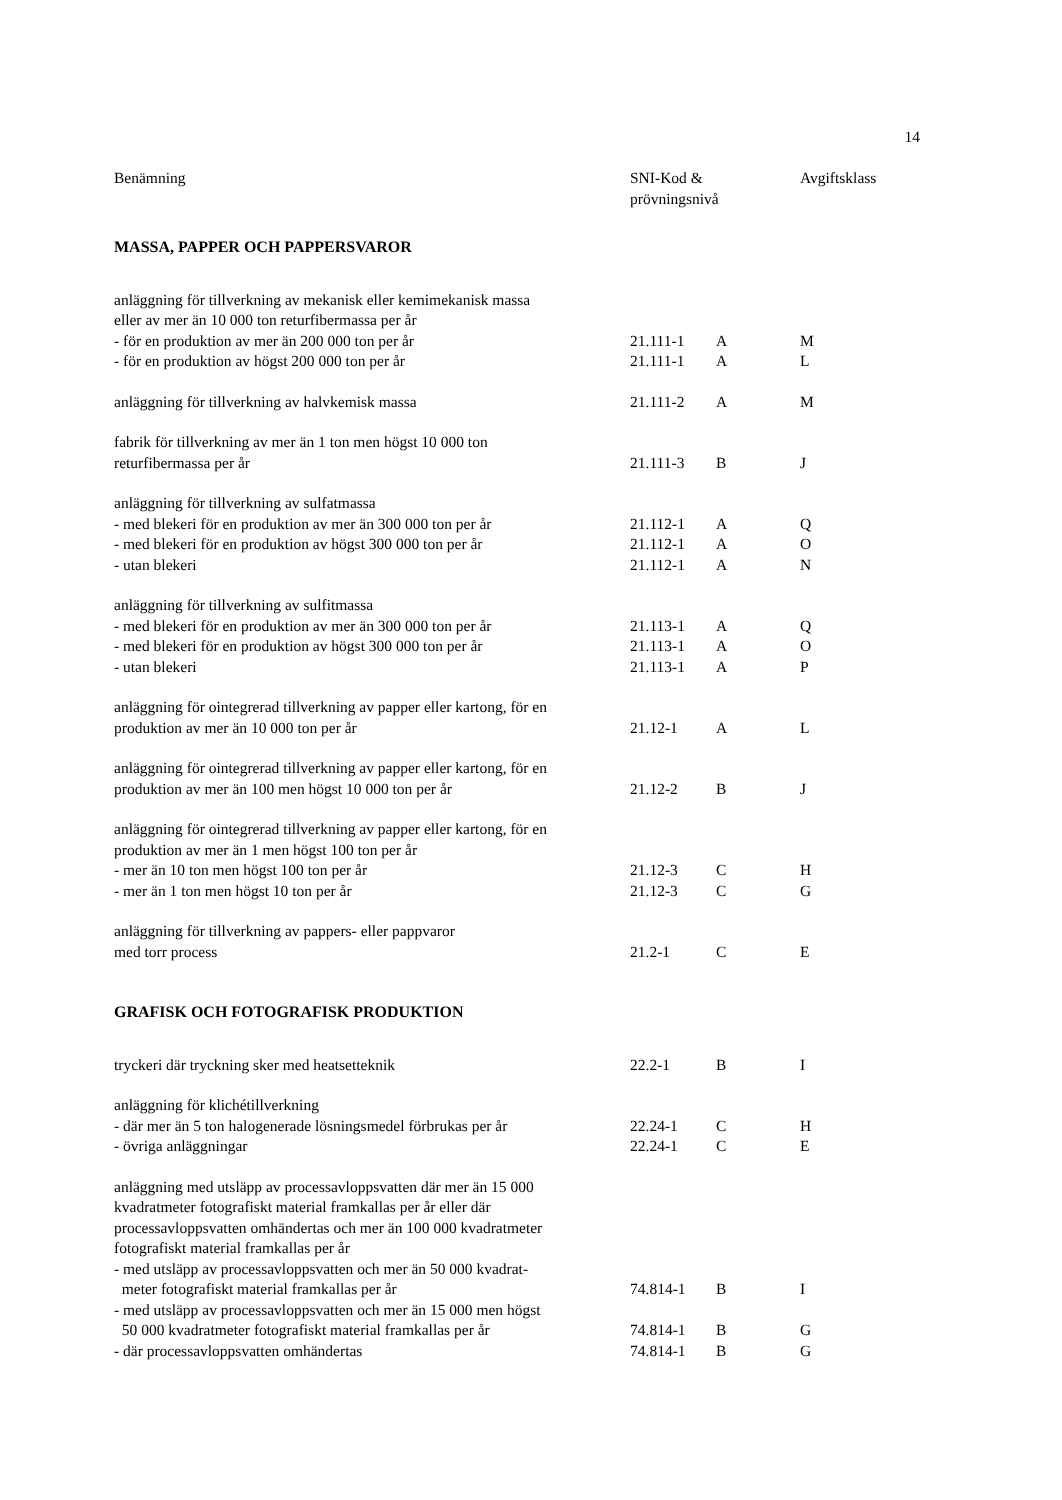14
| Benämning | SNI-Kod & prövningsnivå | | Avgiftsklass |
| --- | --- | --- | --- |
| MASSA, PAPPER OCH PAPPERSVAROR | | | |
| anläggning för tillverkning av mekanisk eller kemimekanisk massa eller av mer än 10 000 ton returfibermassa per år | | | |
| - för en produktion av mer än 200 000 ton per år | 21.111-1 | A | M |
| - för en produktion av högst 200 000 ton per år | 21.111-1 | A | L |
| anläggning för tillverkning av halvkemisk massa | 21.111-2 | A | M |
| fabrik för tillverkning av mer än 1 ton men högst 10 000 ton returfibermassa per år | 21.111-3 | B | J |
| anläggning för tillverkning av sulfatmassa | | | |
| - med blekeri för en produktion av mer än 300 000 ton per år | 21.112-1 | A | Q |
| - med blekeri för en produktion av högst 300 000 ton per år | 21.112-1 | A | O |
| - utan blekeri | 21.112-1 | A | N |
| anläggning för tillverkning av sulfitmassa | | | |
| - med blekeri för en produktion av mer än 300 000 ton per år | 21.113-1 | A | Q |
| - med blekeri för en produktion av högst 300 000 ton per år | 21.113-1 | A | O |
| - utan blekeri | 21.113-1 | A | P |
| anläggning för ointegrerad tillverkning av papper eller kartong, för en produktion av mer än 10 000 ton per år | 21.12-1 | A | L |
| anläggning för ointegrerad tillverkning av papper eller kartong, för en produktion av mer än 100 men högst 10 000 ton per år | 21.12-2 | B | J |
| anläggning för ointegrerad tillverkning av papper eller kartong, för en produktion av mer än 1 men högst 100 ton per år | | | |
| - mer än 10 ton men högst 100 ton per år | 21.12-3 | C | H |
| - mer än 1 ton men högst 10 ton per år | 21.12-3 | C | G |
| anläggning för tillverkning av pappers- eller pappvaror med torr process | 21.2-1 | C | E |
| GRAFISK OCH FOTOGRAFISK PRODUKTION | | | |
| tryckeri där tryckning sker med heatsetteknik | 22.2-1 | B | I |
| anläggning för klichétillverkning | | | |
| - där mer än 5 ton halogenerade lösningsmedel förbrukas per år | 22.24-1 | C | H |
| - övriga anläggningar | 22.24-1 | C | E |
| anläggning med utsläpp av processavloppsvatten där mer än 15 000 kvadratmeter fotografiskt material framkallas per år eller där processavloppsvatten omhändertas och mer än 100 000 kvadratmeter fotografiskt material framkallas per år | | | |
| - med utsläpp av processavloppsvatten och mer än 50 000 kvadrat- meter fotografiskt material framkallas per år | 74.814-1 | B | I |
| - med utsläpp av processavloppsvatten och mer än 15 000 men högst 50 000 kvadratmeter fotografiskt material framkallas per år | 74.814-1 | B | G |
| - där processavloppsvatten omhändertas | 74.814-1 | B | G |